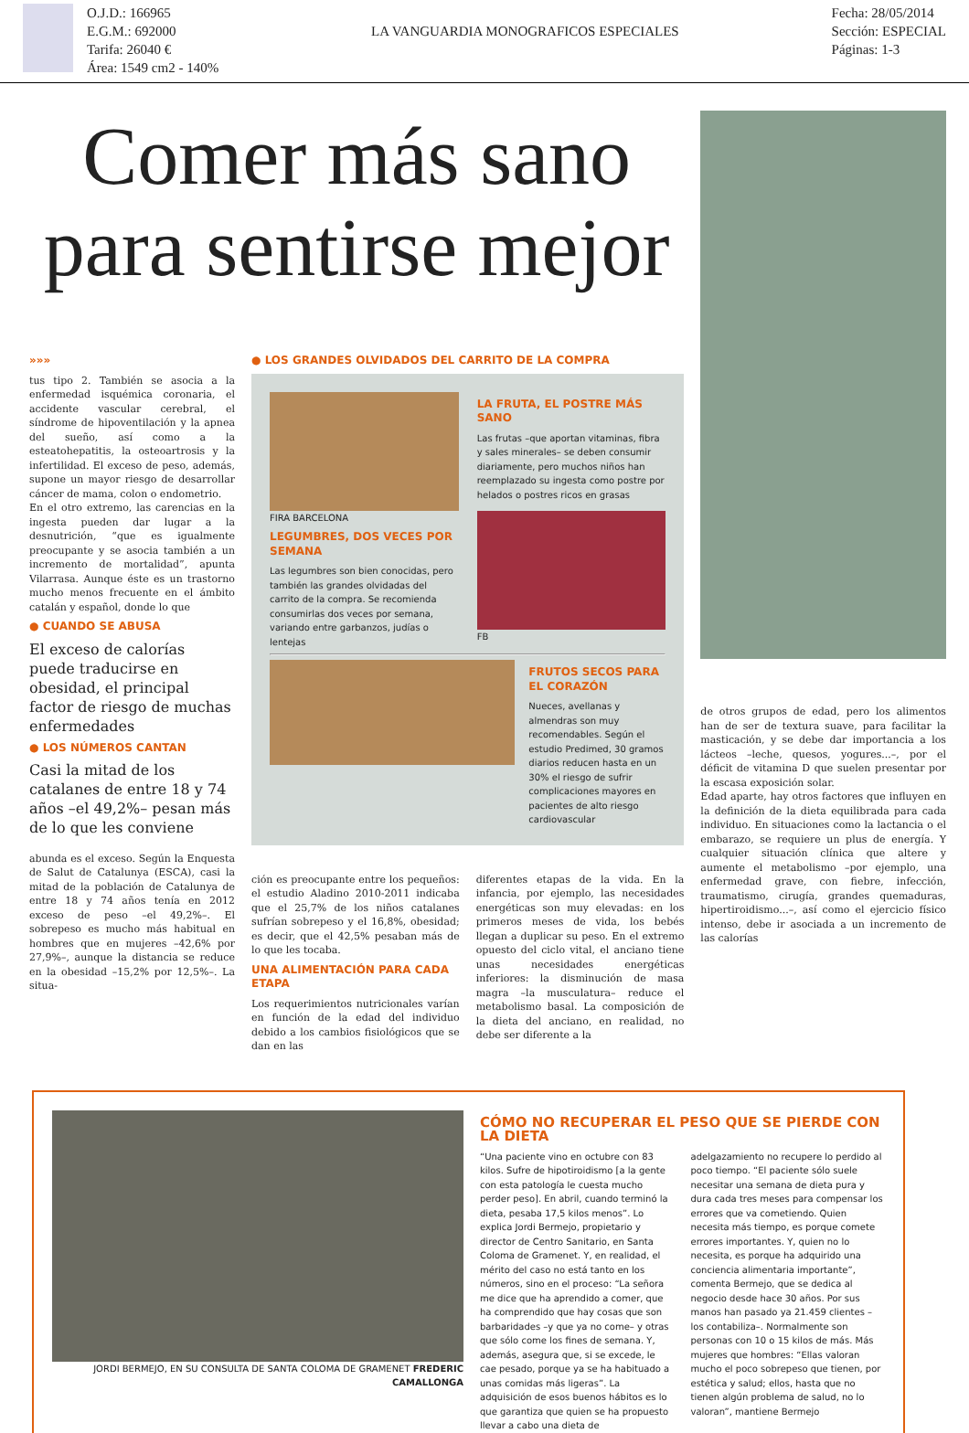O.J.D.: 166965
E.G.M.: 692000
Tarifa: 26040 €
Área: 1549 cm2 - 140%
LA VANGUARDIA MONOGRAFICOS ESPECIALES
Fecha: 28/05/2014
Sección: ESPECIAL
Páginas: 1-3
Comer más sano
para sentirse mejor
»»»
tus tipo 2. También se asocia a la enfermedad isquémica coronaria, el accidente vascular cerebral, el síndrome de hipoventilación y la apnea del sueño, así como a la esteatohepatitis, la osteoartrosis y la infertilidad. El exceso de peso, además, supone un mayor riesgo de desarrollar cáncer de mama, colon o endometrio.
En el otro extremo, las carencias en la ingesta pueden dar lugar a la desnutrición, “que es igualmente preocupante y se asocia también a un incremento de mortalidad”, apunta Vilarrasa. Aunque éste es un trastorno mucho menos frecuente en el ámbito catalán y español, donde lo que
● CUANDO SE ABUSA
El exceso de calorías puede traducirse en obesidad, el principal factor de riesgo de muchas enfermedades
● LOS NÚMEROS CANTAN
Casi la mitad de los catalanes de entre 18 y 74 años –el 49,2%– pesan más de lo que les conviene
abunda es el exceso. Según la Enquesta de Salut de Catalunya (ESCA), casi la mitad de la población de Catalunya de entre 18 y 74 años tenía en 2012 exceso de peso –el 49,2%–. El sobrepeso es mucho más habitual en hombres que en mujeres –42,6% por 27,9%–, aunque la distancia se reduce en la obesidad –15,2% por 12,5%–. La situa-
● LOS GRANDES OLVIDADOS DEL CARRITO DE LA COMPRA
FIRA BARCELONA
LEGUMBRES, DOS VECES POR SEMANA
Las legumbres son bien conocidas, pero también las grandes olvidadas del carrito de la compra. Se recomienda consumirlas dos veces por semana, variando entre garbanzos, judías o lentejas
LA FRUTA, EL POSTRE MÁS SANO
Las frutas –que aportan vitaminas, fibra y sales minerales– se deben consumir diariamente, pero muchos niños han reemplazado su ingesta como postre por helados o postres ricos en grasas
FB
FRUTOS SECOS PARA EL CORAZÓN
Nueces, avellanas y almendras son muy recomendables. Según el estudio Predimed, 30 gramos diarios reducen hasta en un 30% el riesgo de sufrir complicaciones mayores en pacientes de alto riesgo cardiovascular
ción es preocupante entre los pequeños: el estudio Aladino 2010-2011 indicaba que el 25,7% de los niños catalanes sufrían sobrepeso y el 16,8%, obesidad; es decir, que el 42,5% pesaban más de lo que les tocaba.
UNA ALIMENTACIÓN PARA CADA ETAPA
Los requerimientos nutricionales varían en función de la edad del individuo debido a los cambios fisiológicos que se dan en las
diferentes etapas de la vida. En la infancia, por ejemplo, las necesidades energéticas son muy elevadas: en los primeros meses de vida, los bebés llegan a duplicar su peso. En el extremo opuesto del ciclo vital, el anciano tiene unas necesidades energéticas inferiores: la disminución de masa magra –la musculatura– reduce el metabolismo basal. La composición de la dieta del anciano, en realidad, no debe ser diferente a la
de otros grupos de edad, pero los alimentos han de ser de textura suave, para facilitar la masticación, y se debe dar importancia a los lácteos –leche, quesos, yogures...–, por el déficit de vitamina D que suelen presentar por la escasa exposición solar.
Edad aparte, hay otros factores que influyen en la definición de la dieta equilibrada para cada individuo. En situaciones como la lactancia o el embarazo, se requiere un plus de energía. Y cualquier situación clínica que altere y aumente el metabolismo –por ejemplo, una enfermedad grave, con fiebre, infección, traumatismo, cirugía, grandes quemaduras, hipertiroidismo...–, así como el ejercicio físico intenso, debe ir asociada a un incremento de las calorías
JORDI BERMEJO, EN SU CONSULTA DE SANTA COLOMA DE GRAMENET FREDERIC CAMALLONGA
CÓMO NO RECUPERAR EL PESO QUE SE PIERDE CON LA DIETA
“Una paciente vino en octubre con 83 kilos. Sufre de hipotiroidismo [a la gente con esta patología le cuesta mucho perder peso]. En abril, cuando terminó la dieta, pesaba 17,5 kilos menos”. Lo explica Jordi Bermejo, propietario y director de Centro Sanitario, en Santa Coloma de Gramenet. Y, en realidad, el mérito del caso no está tanto en los números, sino en el proceso: “La señora me dice que ha aprendido a comer, que ha comprendido que hay cosas que son barbaridades –y que ya no come– y otras que sólo come los fines de semana. Y, además, asegura que, si se excede, le cae pesado, porque ya se ha habituado a unas comidas más ligeras”. La adquisición de esos buenos hábitos es lo que garantiza que quien se ha propuesto llevar a cabo una dieta de adelgazamiento no recupere lo perdido al poco tiempo. “El paciente sólo suele necesitar una semana de dieta pura y dura cada tres meses para compensar los errores que va cometiendo. Quien necesita más tiempo, es porque comete errores importantes. Y, quien no lo necesita, es porque ha adquirido una conciencia alimentaria importante”, comenta Bermejo, que se dedica al negocio desde hace 30 años. Por sus manos han pasado ya 21.459 clientes –los contabiliza–. Normalmente son personas con 10 o 15 kilos de más. Más mujeres que hombres: “Ellas valoran mucho el poco sobrepeso que tienen, por estética y salud; ellos, hasta que no tienen algún problema de salud, no lo valoran”, mantiene Bermejo